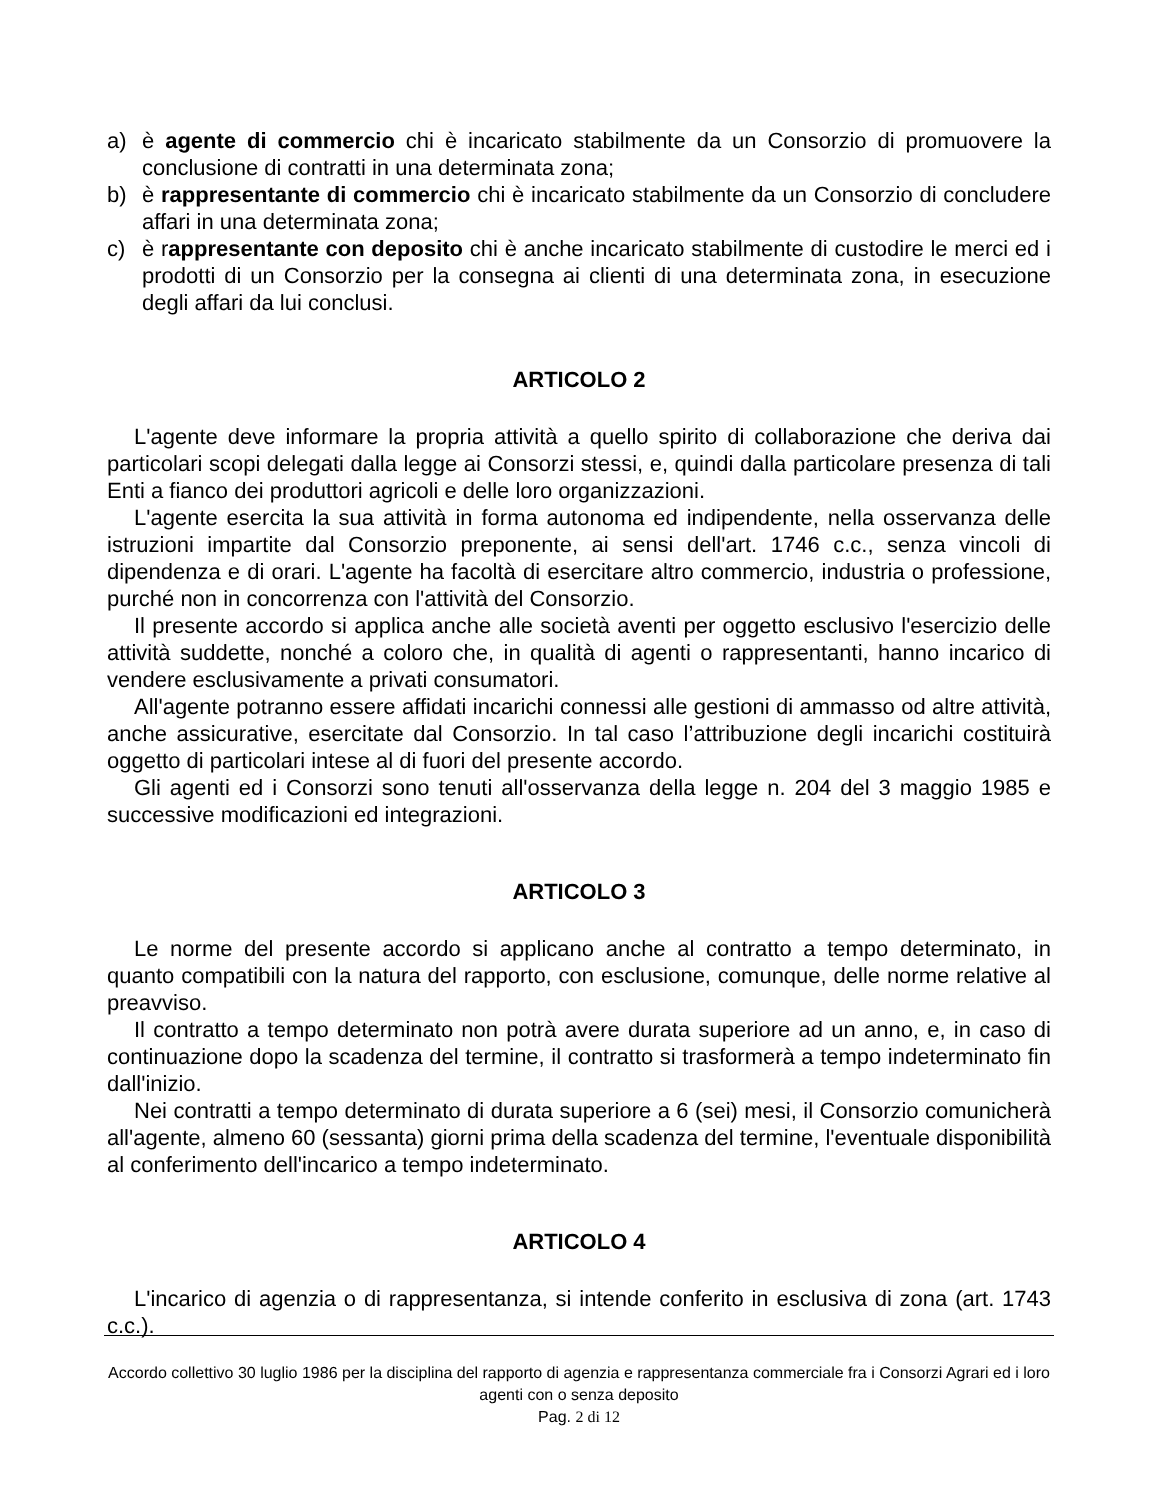a) è agente di commercio chi è incaricato stabilmente da un Consorzio di promuovere la conclusione di contratti in una determinata zona;
b) è rappresentante di commercio chi è incaricato stabilmente da un Consorzio di concludere affari in una determinata zona;
c) è rappresentante con deposito chi è anche incaricato stabilmente di custodire le merci ed i prodotti di un Consorzio per la consegna ai clienti di una determinata zona, in esecuzione degli affari da lui conclusi.
ARTICOLO 2
L'agente deve informare la propria attività a quello spirito di collaborazione che deriva dai particolari scopi delegati dalla legge ai Consorzi stessi, e, quindi dalla particolare presenza di tali Enti a fianco dei produttori agricoli e delle loro organizzazioni.
L'agente esercita la sua attività in forma autonoma ed indipendente, nella osservanza delle istruzioni impartite dal Consorzio preponente, ai sensi dell'art. 1746 c.c., senza vincoli di dipendenza e di orari. L'agente ha facoltà di esercitare altro commercio, industria o professione, purché non in concorrenza con l'attività del Consorzio.
Il presente accordo si applica anche alle società aventi per oggetto esclusivo l'esercizio delle attività suddette, nonché a coloro che, in qualità di agenti o rappresentanti, hanno incarico di vendere esclusivamente a privati consumatori.
All'agente potranno essere affidati incarichi connessi alle gestioni di ammasso od altre attività, anche assicurative, esercitate dal Consorzio. In tal caso l’attribuzione degli incarichi costituirà oggetto di particolari intese al di fuori del presente accordo.
Gli agenti ed i Consorzi sono tenuti all'osservanza della legge n. 204 del 3 maggio 1985 e successive modificazioni ed integrazioni.
ARTICOLO 3
Le norme del presente accordo si applicano anche al contratto a tempo determinato, in quanto compatibili con la natura del rapporto, con esclusione, comunque, delle norme relative al preavviso.
Il contratto a tempo determinato non potrà avere durata superiore ad un anno, e, in caso di continuazione dopo la scadenza del termine, il contratto si trasformerà a tempo indeterminato fin dall'inizio.
Nei contratti a tempo determinato di durata superiore a 6 (sei) mesi, il Consorzio comunicherà all'agente, almeno 60 (sessanta) giorni prima della scadenza del termine, l'eventuale disponibilità al conferimento dell'incarico a tempo indeterminato.
ARTICOLO 4
L'incarico di agenzia o di rappresentanza, si intende conferito in esclusiva di zona (art. 1743 c.c.).
Accordo collettivo 30 luglio 1986 per la disciplina del rapporto di agenzia e rappresentanza commerciale fra i Consorzi Agrari ed i loro agenti con o senza deposito
Pag. 2 di 12